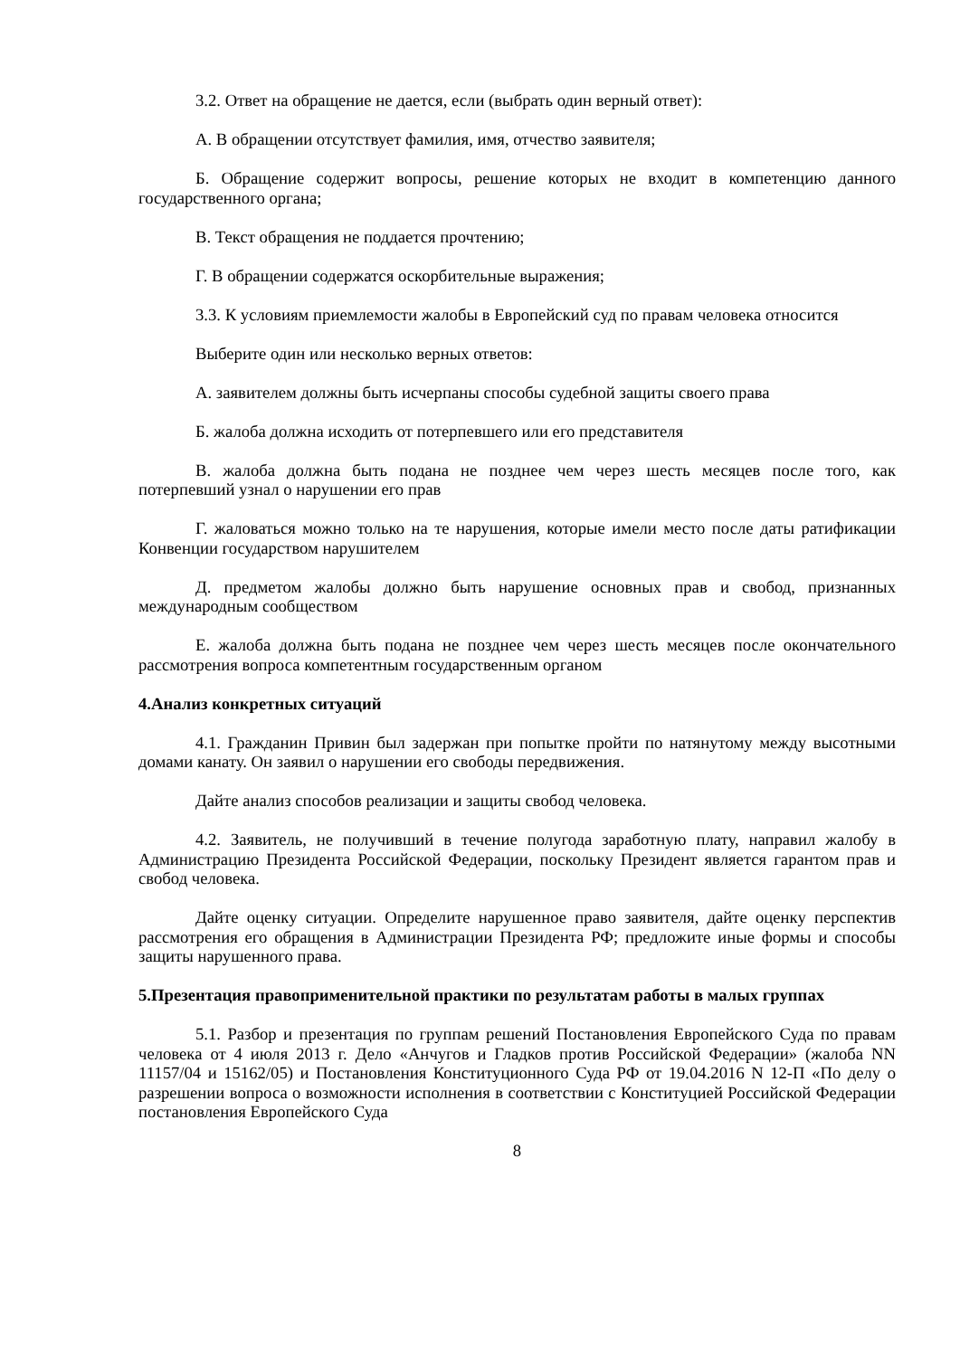3.2. Ответ на обращение не дается, если (выбрать один верный ответ):
А. В обращении отсутствует фамилия, имя, отчество заявителя;
Б. Обращение содержит вопросы, решение которых не входит в компетенцию данного государственного органа;
В. Текст обращения не поддается прочтению;
Г. В обращении содержатся оскорбительные выражения;
3.3. К условиям приемлемости жалобы в Европейский суд по правам человека относится
Выберите один или несколько верных ответов:
А. заявителем должны быть исчерпаны способы судебной защиты своего права
Б. жалоба должна исходить от потерпевшего или его представителя
В. жалоба должна быть подана не позднее чем через шесть месяцев после того, как потерпевший узнал о нарушении его прав
Г. жаловаться можно только на те нарушения, которые имели место после даты ратификации Конвенции государством нарушителем
Д. предметом жалобы должно быть нарушение основных прав и свобод, признанных международным сообществом
Е. жалоба должна быть подана не позднее чем через шесть месяцев после окончательного рассмотрения вопроса компетентным государственным органом
4.Анализ конкретных ситуаций
4.1. Гражданин Привин был задержан при попытке пройти по натянутому между высотными домами канату. Он заявил о нарушении его свободы передвижения.
Дайте анализ способов реализации и защиты свобод человека.
4.2. Заявитель, не получивший в течение полугода заработную плату, направил жалобу в Администрацию Президента Российской Федерации, поскольку Президент является гарантом прав и свобод человека.
Дайте оценку ситуации. Определите нарушенное право заявителя, дайте оценку перспектив рассмотрения его обращения в Администрации Президента РФ; предложите иные формы и способы защиты нарушенного права.
5.Презентация правоприменительной практики по результатам работы в малых группах
5.1. Разбор и презентация по группам решений Постановления Европейского Суда по правам человека от 4 июля 2013 г. Дело «Анчугов и Гладков против Российской Федерации» (жалоба NN 11157/04 и 15162/05) и Постановления Конституционного Суда РФ от 19.04.2016 N 12-П «По делу о разрешении вопроса о возможности исполнения в соответствии с Конституцией Российской Федерации постановления Европейского Суда
8